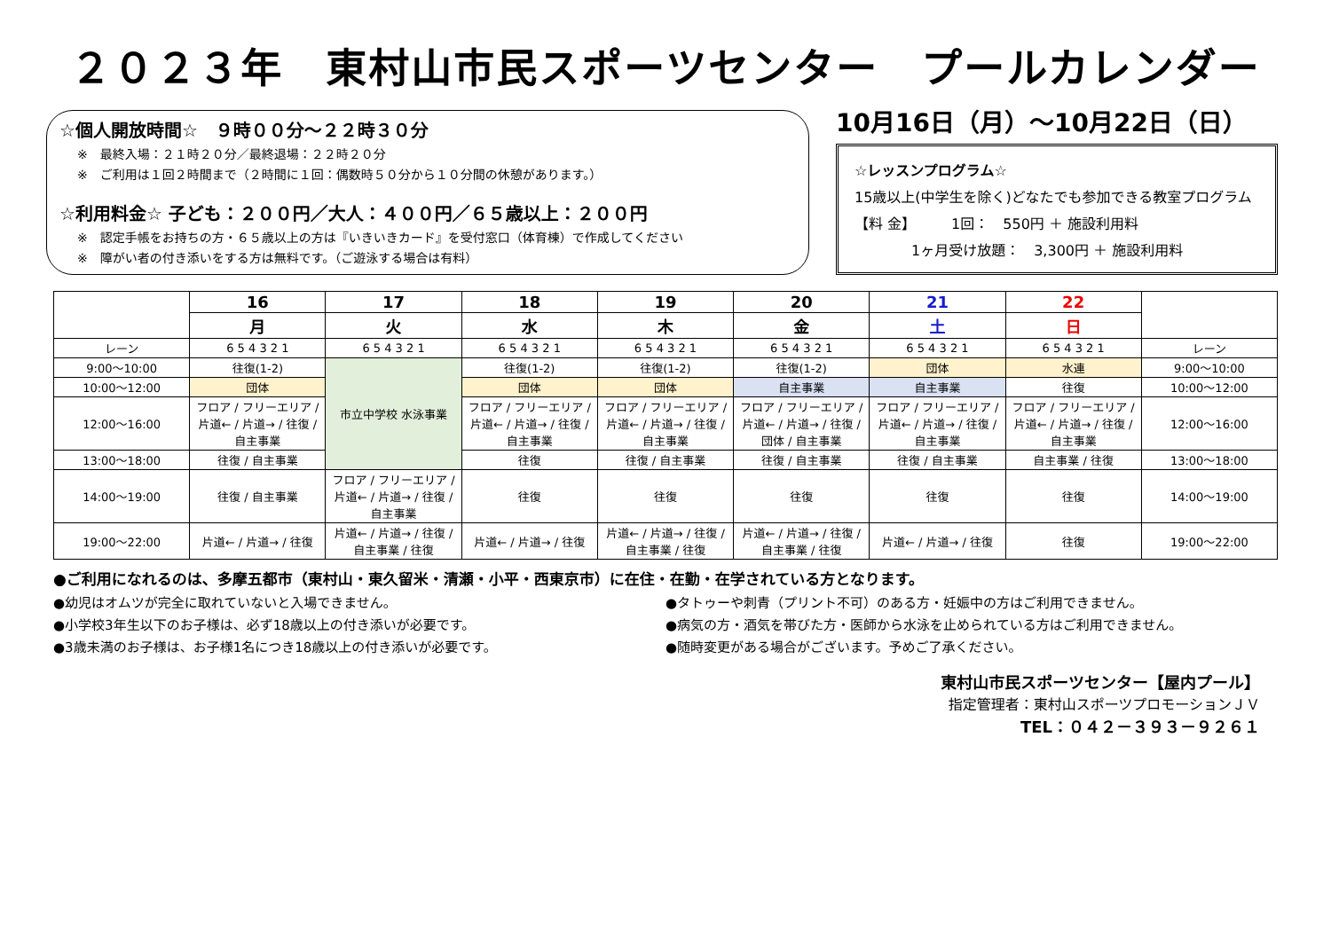２０２３年　東村山市民スポーツセンター　プールカレンダー
☆個人開放時間☆　９時００分～２２時３０分
※　最終入場：２１時２０分／最終退場：２２時２０分
※　ご利用は１回２時間まで（２時間に１回：偶数時５０分から１０分間の休憩があります。）
☆利用料金☆ 子ども：２００円／大人：４００円／６５歳以上：２００円
※　認定手帳をお持ちの方・６５歳以上の方は『いきいきカード』を受付窓口（体育棟）で作成してください
※　障がい者の付き添いをする方は無料です。（ご遊泳する場合は有料）
10月16日（月）～10月22日（日）
☆レッスンプログラム☆
15歳以上(中学生を除く)どなたでも参加できる教室プログラム
【料 金】　　　1回：　550円 ＋ 施設利用料
　　　　1ヶ月受け放題：　3,300円 ＋ 施設利用料
| | 16 | 17 | 18 | 19 | 20 | 21 | 22 | |
| --- | --- | --- | --- | --- | --- | --- | --- | --- |
| | 月 | 火 | 水 | 木 | 金 | 土 | 日 | |
| レーン | 6 5 4 3 2 1 | 6 5 4 3 2 1 | 6 5 4 3 2 1 | 6 5 4 3 2 1 | 6 5 4 3 2 1 | 6 5 4 3 2 1 | 6 5 4 3 2 1 | レーン |
| 9:00～10:00 | 往復(1-2) | 市立中学校 水泳事業 | 往復(1-2) | 往復(1-2) | 往復(1-2) | 団体 | 水連 | 9:00～10:00 |
| 10:00～12:00 | 団体 | | 団体 | 団体 | 自主事業 | 自主事業 | 往復 | 10:00～12:00 |
| 12:00～16:00 | フロア / フリーエリア / 片道← / 片道→ / 往復 / 自主事業 | | フロア / フリーエリア / 片道← / 片道→ / 往復 / 自主事業 | フロア / フリーエリア / 片道← / 片道→ / 往復 / 自主事業 | フロア / フリーエリア / 片道← / 片道→ / 往復 / 団体 / 自主事業 | フロア / フリーエリア / 片道← / 片道→ / 往復 / 自主事業 | フロア / フリーエリア / 片道← / 片道→ / 往復 / 自主事業 | 12:00～16:00 |
| 13:00～18:00 | 往復 / 自主事業 | | 往復 | 往復 / 自主事業 | 往復 / 自主事業 | 往復 / 自主事業 | 自主事業 / 往復 | 13:00～18:00 |
| 14:00～19:00 | 往復 / 自主事業 | フロア / フリーエリア / 片道← / 片道→ / 往復 / 自主事業 | 往復 | 往復 | 往復 | 往復 | 往復 | 14:00～19:00 |
| 19:00～22:00 | 片道← / 片道→ / 往復 | 片道← / 片道→ / 往復 / 自主事業 / 往復 | 片道← / 片道→ / 往復 | 片道← / 片道→ / 往復 / 自主事業 / 往復 | 片道← / 片道→ / 往復 / 自主事業 / 往復 | 片道← / 片道→ / 往復 | 往復 | 19:00～22:00 |
●ご利用になれるのは、多摩五都市（東村山・東久留米・清瀬・小平・西東京市）に在住・在勤・在学されている方となります。
●幼児はオムツが完全に取れていないと入場できません。
●タトゥーや刺青（プリント不可）のある方・妊娠中の方はご利用できません。
●小学校3年生以下のお子様は、必ず18歳以上の付き添いが必要です。
●病気の方・酒気を帯びた方・医師から水泳を止められている方はご利用できません。
●3歳未満のお子様は、お子様1名につき18歳以上の付き添いが必要です。
●随時変更がある場合がございます。予めご了承ください。
東村山市民スポーツセンター【屋内プール】
指定管理者：東村山スポーツプロモーションＪＶ
TEL：０４２－３９３－９２６１